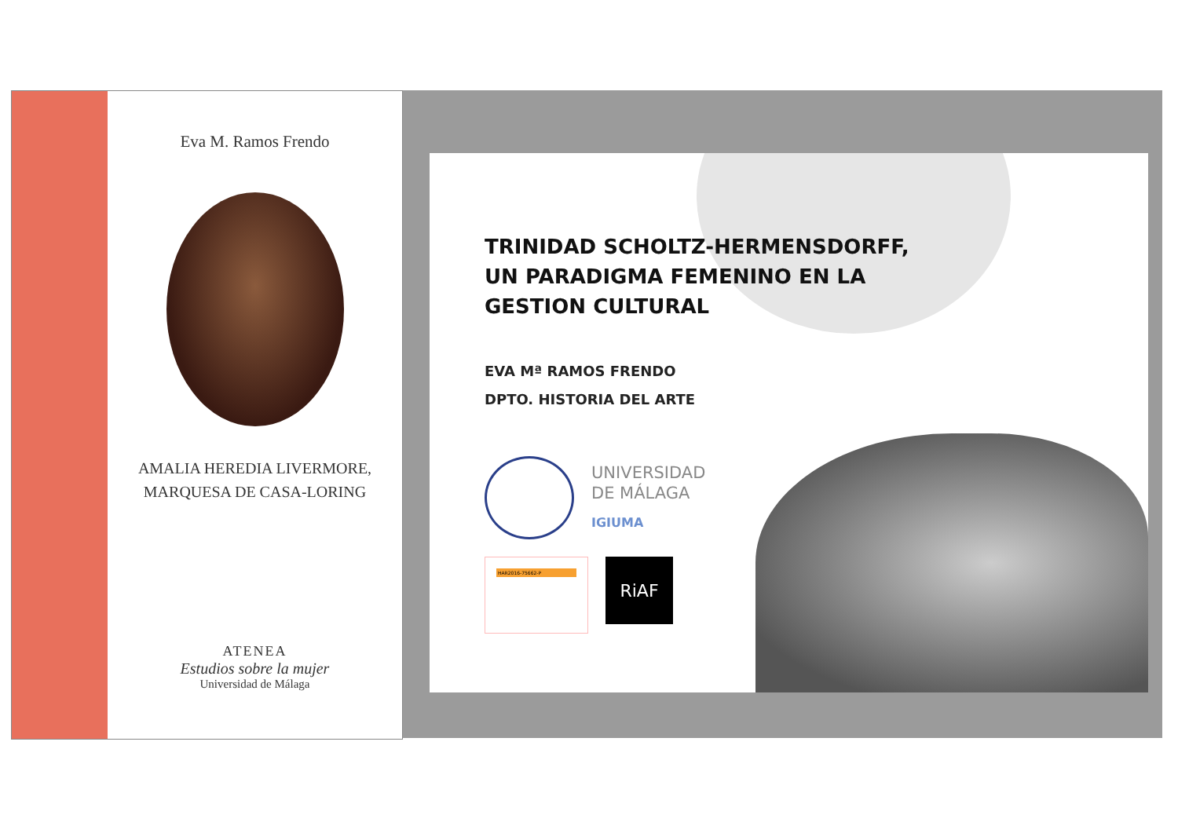Eva M. Ramos Frendo
AMALIA HEREDIA LIVERMORE,
MARQUESA DE CASA-LORING
ATENEA
Estudios sobre la mujer
Universidad de Málaga
TRINIDAD SCHOLTZ-HERMENSDORFF,
UN PARADIGMA FEMENINO EN LA
GESTION CULTURAL
EVA Mª RAMOS FRENDO
DPTO. HISTORIA DEL ARTE
UNIVERSIDAD
DE MÁLAGA
IGIUMA
HAR2016-75662-P
RiAF